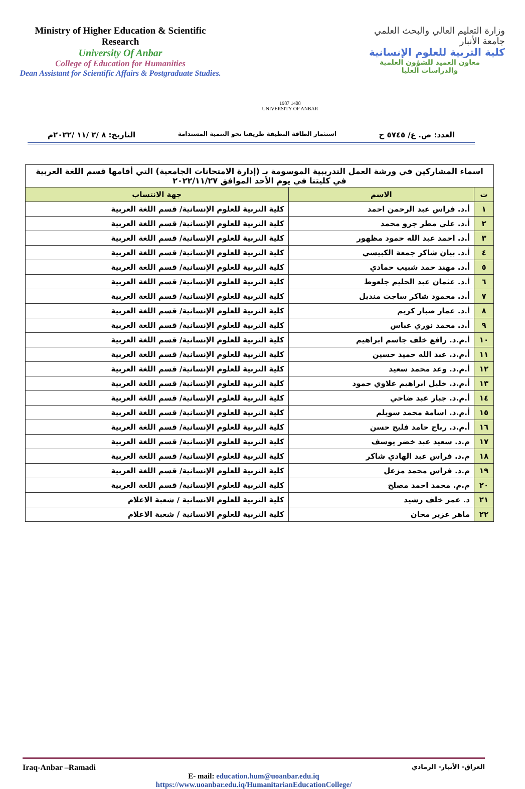Ministry of Higher Education & Scientific Research
University Of Anbar
College of Education for Humanities
Dean Assistant for Scientific Affairs & Postgraduate Studies.
1987 1408
UNIVERSITY OF ANBAR
وزارة التعليم العالي والبحث العلمي
جامعة الأنبار
كلية التربية للعلوم الإنسانية
معاون العميد للشؤون العلمية
والدراسات العليا
العدد: ص. ع/ ٥٧٤٥ ح استثمار الطاقة النظيفة طريقنا نحو التنمية المستدامة التاريخ: ٨ /٢ /١١ /٢٠٢٢م
| اسماء المشاركين في ورشة العمل التدريبية الموسومة بـ (إدارة الامتحانات الجامعية) التي أقامها قسم اللغة العربية في كليتنا في يوم الأحد الموافق ٢٠٢٢/١١/٢٧ | | |
| ت | الاسم | جهة الانتساب |
| ١ | أ.د. فراس عبد الرحمن احمد | كلية التربية للعلوم الإنسانية/ قسم اللغة العربية |
| ٢ | أ.د. علي مطر جرو محمد | كلية التربية للعلوم الإنسانية/ قسم اللغة العربية |
| ٣ | أ.د. احمد عبد الله حمود مظهور | كلية التربية للعلوم الإنسانية/ قسم اللغة العربية |
| ٤ | أ.د. بيان شاكر جمعة الكبيسي | كلية التربية للعلوم الإنسانية/ قسم اللغة العربية |
| ٥ | أ.د. مهند حمد شبيب حمادي | كلية التربية للعلوم الإنسانية/ قسم اللغة العربية |
| ٦ | أ.د. عثمان عبد الحليم جلعوط | كلية التربية للعلوم الإنسانية/ قسم اللغة العربية |
| ٧ | أ.د. محمود شاكر ساجت منديل | كلية التربية للعلوم الإنسانية/ قسم اللغة العربية |
| ٨ | أ.د. عمار صبار كريم | كلية التربية للعلوم الإنسانية/ قسم اللغة العربية |
| ٩ | أ.د. محمد نوري عباس | كلية التربية للعلوم الإنسانية/ قسم اللغة العربية |
| ١٠ | أ.م.د. رافع خلف جاسم ابراهيم | كلية التربية للعلوم الإنسانية/ قسم اللغة العربية |
| ١١ | أ.م.د. عبد الله حميد حسين | كلية التربية للعلوم الإنسانية/ قسم اللغة العربية |
| ١٢ | أ.م.د. وعد محمد سعيد | كلية التربية للعلوم الإنسانية/ قسم اللغة العربية |
| ١٣ | أ.م.د. خليل ابراهيم علاوي حمود | كلية التربية للعلوم الإنسانية/ قسم اللغة العربية |
| ١٤ | أ.م.د. جبار عبد ضاحي | كلية التربية للعلوم الإنسانية/ قسم اللغة العربية |
| ١٥ | أ.م.د. اسامة محمد سويلم | كلية التربية للعلوم الإنسانية/ قسم اللغة العربية |
| ١٦ | أ.م.د. رباح حامد فليح حسن | كلية التربية للعلوم الإنسانية/ قسم اللغة العربية |
| ١٧ | م.د. سعيد عبد خضر يوسف | كلية التربية للعلوم الإنسانية/ قسم اللغة العربية |
| ١٨ | م.د. فراس عبد الهادي شاكر | كلية التربية للعلوم الإنسانية/ قسم اللغة العربية |
| ١٩ | م.د. فراس محمد مزعل | كلية التربية للعلوم الإنسانية/ قسم اللغة العربية |
| ٢٠ | م.م. محمد احمد مصلح | كلية التربية للعلوم الإنسانية/ قسم اللغة العربية |
| ٢١ | د. عمر خلف رشيد | كلية التربية للعلوم الانسانية / شعبة الاعلام |
| ٢٢ | ماهر عزير محان | كلية التربية للعلوم الانسانية / شعبة الاعلام |
Iraq-Anbar –Ramadi العراق- الأنبار- الرمادي
E- mail: education.hum@uoanbar.edu.iq
https://www.uoanbar.edu.iq/HumanitarianEducationCollege/